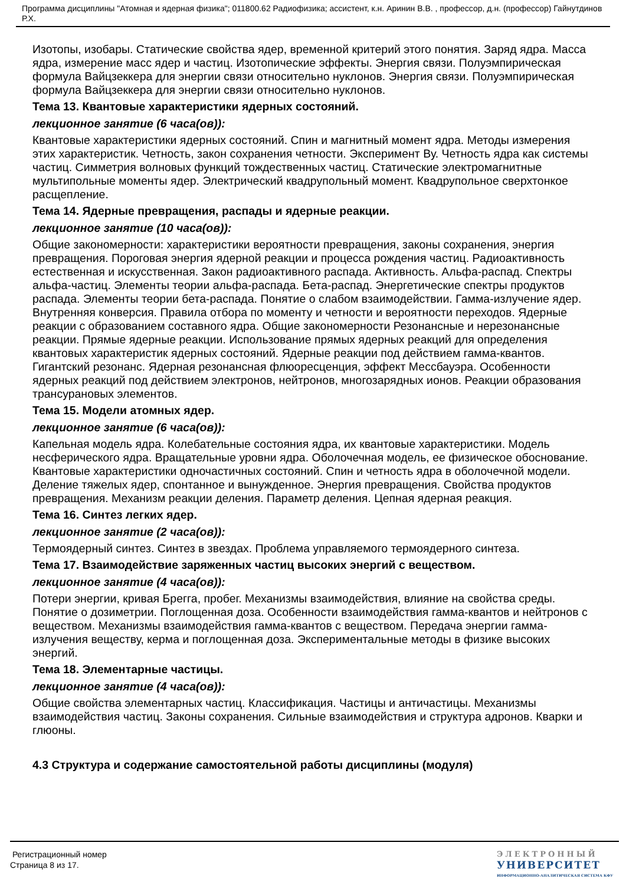Программа дисциплины "Атомная и ядерная физика"; 011800.62 Радиофизика; ассистент, к.н. Аринин В.В. , профессор, д.н. (профессор) Гайнутдинов Р.Х.
Изотопы, изобары. Статические свойства ядер, временной критерий этого понятия. Заряд ядра. Масса ядра, измерение масс ядер и частиц. Изотопические эффекты. Энергия связи. Полуэмпирическая формула Вайцзеккера для энергии связи относительно нуклонов. Энергия связи. Полуэмпирическая формула Вайцзеккера для энергии связи относительно нуклонов.
Тема 13. Квантовые характеристики ядерных состояний.
лекционное занятие (6 часа(ов)):
Квантовые характеристики ядерных состояний. Спин и магнитный момент ядра. Методы измерения этих характеристик. Четность, закон сохранения четности. Эксперимент Ву. Четность ядра как системы частиц. Симметрия волновых функций тождественных частиц. Статические электромагнитные мультипольные моменты ядер. Электрический квадрупольный момент. Квадрупольное сверхтонкое расщепление.
Тема 14. Ядерные превращения, распады и ядерные реакции.
лекционное занятие (10 часа(ов)):
Общие закономерности: характеристики вероятности превращения, законы сохранения, энергия превращения. Пороговая энергия ядерной реакции и процесса рождения частиц. Радиоактивность естественная и искусственная. Закон радиоактивного распада. Активность. Альфа-распад. Спектры альфа-частиц. Элементы теории альфа-распада. Бета-распад. Энергетические спектры продуктов распада. Элементы теории бета-распада. Понятие о слабом взаимодействии. Гамма-излучение ядер. Внутренняя конверсия. Правила отбора по моменту и четности и вероятности переходов. Ядерные реакции с образованием составного ядра. Общие закономерности Резонансные и нерезонансные реакции. Прямые ядерные реакции. Использование прямых ядерных реакций для определения квантовых характеристик ядерных состояний. Ядерные реакции под действием гамма-квантов. Гигантский резонанс. Ядерная резонансная флюоресценция, эффект Мессбауэра. Особенности ядерных реакций под действием электронов, нейтронов, многозарядных ионов. Реакции образования трансурановых элементов.
Тема 15. Модели атомных ядер.
лекционное занятие (6 часа(ов)):
Капельная модель ядра. Колебательные состояния ядра, их квантовые характеристики. Модель несферического ядра. Вращательные уровни ядра. Оболочечная модель, ее физическое обоснование. Квантовые характеристики одночастичных состояний. Спин и четность ядра в оболочечной модели. Деление тяжелых ядер, спонтанное и вынужденное. Энергия превращения. Свойства продуктов превращения. Механизм реакции деления. Параметр деления. Цепная ядерная реакция.
Тема 16. Синтез легких ядер.
лекционное занятие (2 часа(ов)):
Термоядерный синтез. Синтез в звездах. Проблема управляемого термоядерного синтеза.
Тема 17. Взаимодействие заряженных частиц высоких энергий с веществом.
лекционное занятие (4 часа(ов)):
Потери энергии, кривая Брегга, пробег. Механизмы взаимодействия, влияние на свойства среды. Понятие о дозиметрии. Поглощенная доза. Особенности взаимодействия гамма-квантов и нейтронов с веществом. Механизмы взаимодействия гамма-квантов с веществом. Передача энергии гамма-излучения веществу, керма и поглощенная доза. Экспериментальные методы в физике высоких энергий.
Тема 18. Элементарные частицы.
лекционное занятие (4 часа(ов)):
Общие свойства элементарных частиц. Классификация. Частицы и античастицы. Механизмы взаимодействия частиц. Законы сохранения. Сильные взаимодействия и структура адронов. Кварки и глюоны.
4.3 Структура и содержание самостоятельной работы дисциплины (модуля)
Регистрационный номер
Страница 8 из 17.
ЭЛЕКТРОННЫЙ
УНИВЕРСИТЕТ
ИНФОРМАЦИОННО-АНАЛИТИЧЕСКАЯ СИСТЕМА КФУ